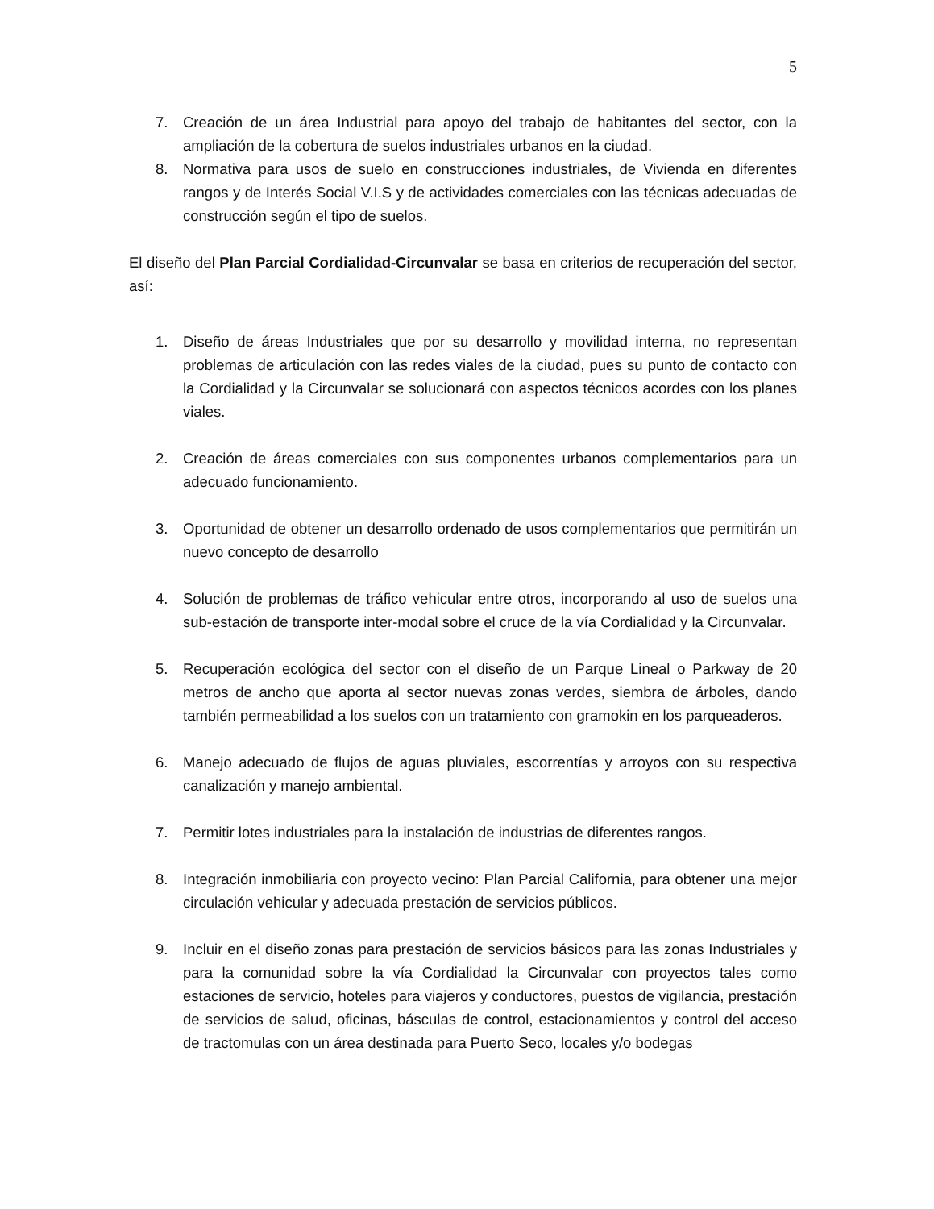5
7. Creación de un área Industrial para apoyo del trabajo de habitantes del sector, con la ampliación de la cobertura de suelos industriales urbanos en la ciudad.
8. Normativa para usos de suelo en construcciones industriales, de Vivienda en diferentes rangos y de Interés Social V.I.S y de actividades comerciales con las técnicas adecuadas de construcción según el tipo de suelos.
El diseño del Plan Parcial Cordialidad-Circunvalar se basa en criterios de recuperación del sector, así:
1. Diseño de áreas Industriales que por su desarrollo y movilidad interna, no representan problemas de articulación con las redes viales de la ciudad, pues su punto de contacto con la Cordialidad y la Circunvalar se solucionará con aspectos técnicos acordes con los planes viales.
2. Creación de áreas comerciales con sus componentes urbanos complementarios para un adecuado funcionamiento.
3. Oportunidad de obtener un desarrollo ordenado de usos complementarios que permitirán un nuevo concepto de desarrollo
4. Solución de problemas de tráfico vehicular entre otros, incorporando al uso de suelos una sub-estación de transporte inter-modal sobre el cruce de la vía Cordialidad y la Circunvalar.
5. Recuperación ecológica del sector con el diseño de un Parque Lineal o Parkway de 20 metros de ancho que aporta al sector nuevas zonas verdes, siembra de árboles, dando también permeabilidad a los suelos con un tratamiento con gramokin en los parqueaderos.
6. Manejo adecuado de flujos de aguas pluviales, escorrentías y arroyos con su respectiva canalización y manejo ambiental.
7. Permitir lotes industriales para la instalación de industrias de diferentes rangos.
8. Integración inmobiliaria con proyecto vecino: Plan Parcial California, para obtener una mejor circulación vehicular y adecuada prestación de servicios públicos.
9. Incluir en el diseño zonas para prestación de servicios básicos para las zonas Industriales y para la comunidad sobre la vía Cordialidad la Circunvalar con proyectos tales como estaciones de servicio, hoteles para viajeros y conductores, puestos de vigilancia, prestación de servicios de salud, oficinas, básculas de control, estacionamientos y control del acceso de tractomulas con un área destinada para Puerto Seco, locales y/o bodegas